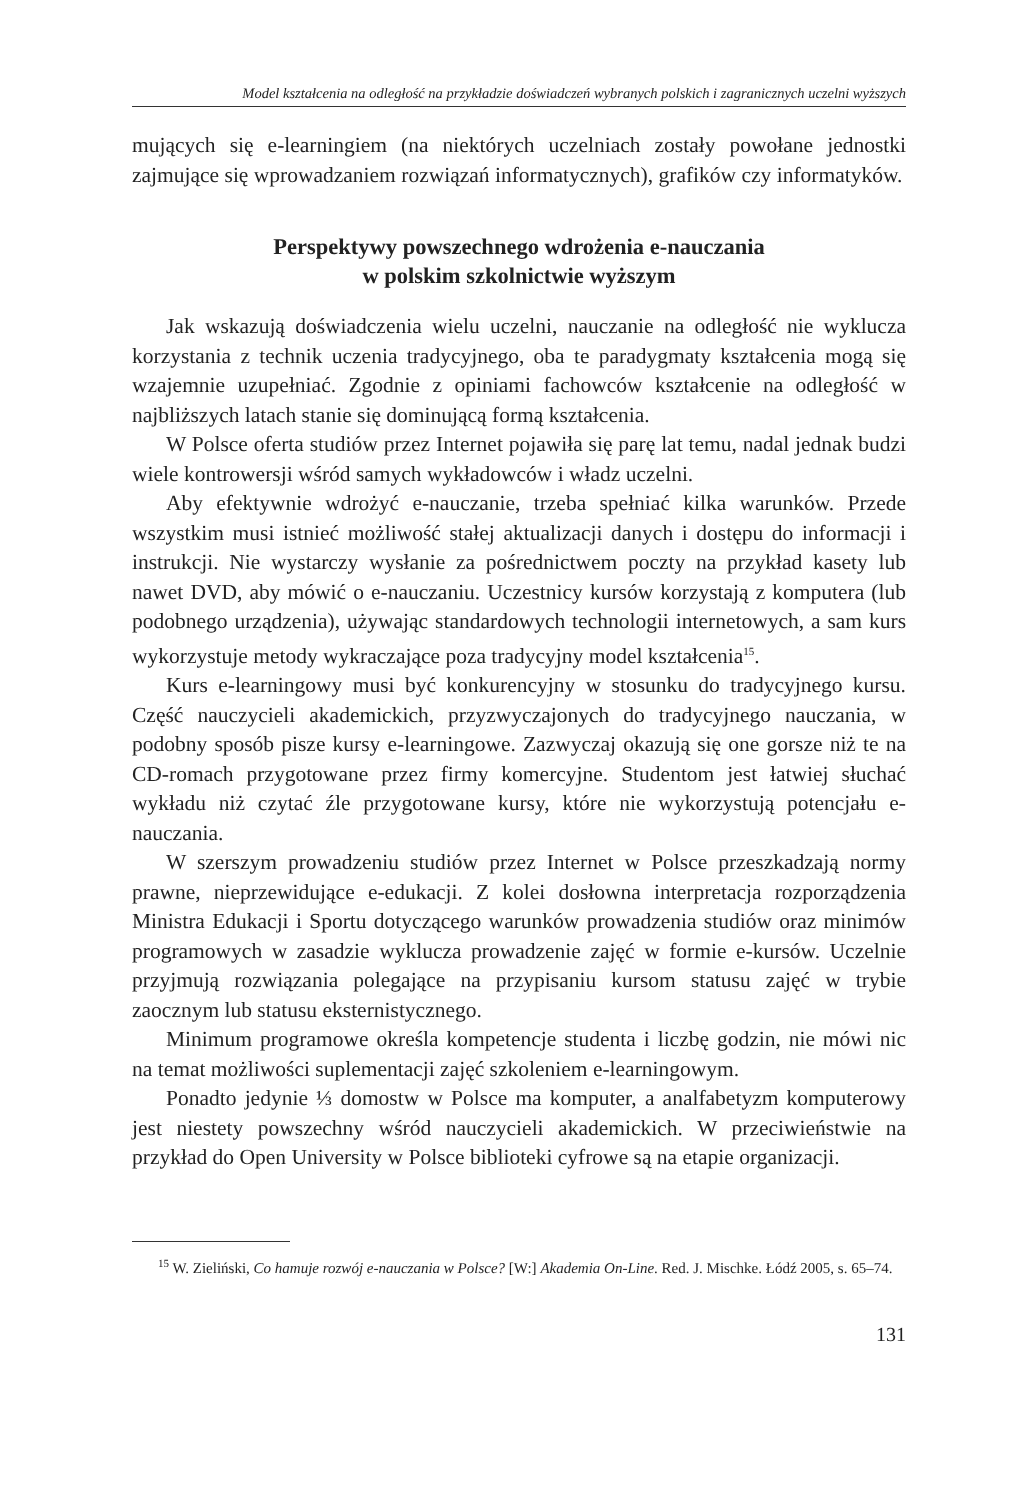Model kształcenia na odległość na przykładzie doświadczeń wybranych polskich i zagranicznych uczelni wyższych
mujących się e-learningiem (na niektórych uczelniach zostały powołane jednostki zajmujące się wprowadzaniem rozwiązań informatycznych), grafików czy informatyków.
Perspektywy powszechnego wdrożenia e-nauczania
w polskim szkolnictwie wyższym
Jak wskazują doświadczenia wielu uczelni, nauczanie na odległość nie wyklucza korzystania z technik uczenia tradycyjnego, oba te paradygmaty kształcenia mogą się wzajemnie uzupełniać. Zgodnie z opiniami fachowców kształcenie na odległość w najbliższych latach stanie się dominującą formą kształcenia.
W Polsce oferta studiów przez Internet pojawiła się parę lat temu, nadal jednak budzi wiele kontrowersji wśród samych wykładowców i władz uczelni.
Aby efektywnie wdrożyć e-nauczanie, trzeba spełniać kilka warunków. Przede wszystkim musi istnieć możliwość stałej aktualizacji danych i dostępu do informacji i instrukcji. Nie wystarczy wysłanie za pośrednictwem poczty na przykład kasety lub nawet DVD, aby mówić o e-nauczaniu. Uczestnicy kursów korzystają z komputera (lub podobnego urządzenia), używając standardowych technologii internetowych, a sam kurs wykorzystuje metody wykraczające poza tradycyjny model kształcenia<sup>15</sup>.
Kurs e-learningowy musi być konkurencyjny w stosunku do tradycyjnego kursu. Część nauczycieli akademickich, przyzwyczajonych do tradycyjnego nauczania, w podobny sposób pisze kursy e-learningowe. Zazwyczaj okazują się one gorsze niż te na CD-romach przygotowane przez firmy komercyjne. Studentom jest łatwiej słuchać wykładu niż czytać źle przygotowane kursy, które nie wykorzystują potencjału e-nauczania.
W szerszym prowadzeniu studiów przez Internet w Polsce przeszkadzają normy prawne, nieprzewidujące e-edukacji. Z kolei dosłowna interpretacja rozporządzenia Ministra Edukacji i Sportu dotyczącego warunków prowadzenia studiów oraz minimów programowych w zasadzie wyklucza prowadzenie zajęć w formie e-kursów. Uczelnie przyjmują rozwiązania polegające na przypisaniu kursom statusu zajęć w trybie zaocznym lub statusu eksternistycznego.
Minimum programowe określa kompetencje studenta i liczbę godzin, nie mówi nic na temat możliwości suplementacji zajęć szkoleniem e-learningowym.
Ponadto jedynie ⅓ domostw w Polsce ma komputer, a analfabetyzm komputerowy jest niestety powszechny wśród nauczycieli akademickich. W przeciwieństwie na przykład do Open University w Polsce biblioteki cyfrowe są na etapie organizacji.
<sup>15</sup> W. Zieliński, Co hamuje rozwój e-nauczania w Polsce? [W:] Akademia On-Line. Red. J. Mischke. Łódź 2005, s. 65–74.
131